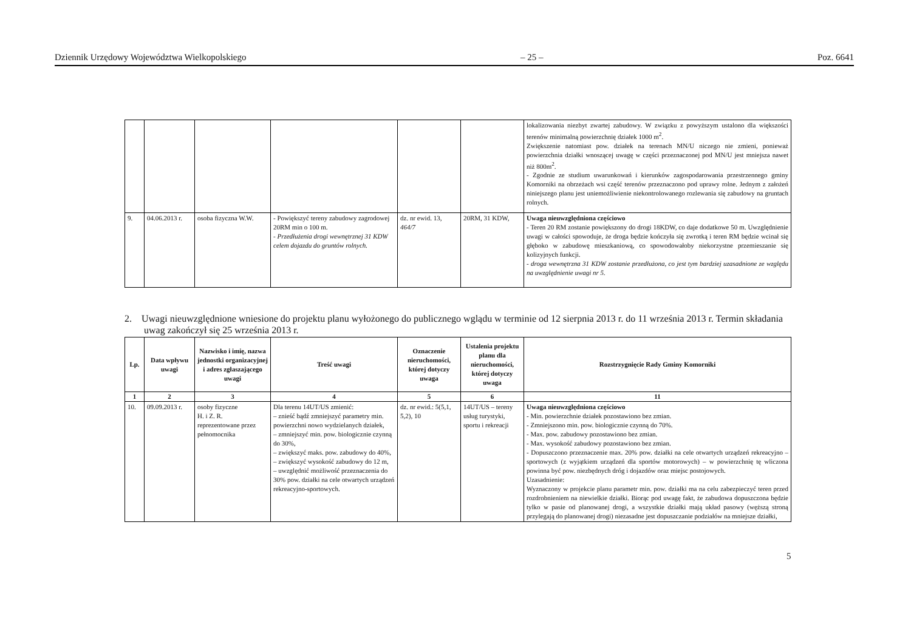Dziennik Urzędowy Województwa Wielkopolskiego – 25 – Poz. 6641
| | | | | | | lokalizowania niezbyt zwartej zabudowy. W związku z powyższym ustalono dla większości terenów minimalną powierzchnię działek 1000 m<sup>2</sup>. Zwiększenie natomiast pow. działek na terenach MN/U niczego nie zmieni, ponieważ powierzchnia działki wnoszącej uwagę w części przeznaczonej pod MN/U jest mniejsza nawet niż 800m<sup>2</sup>. - Zgodnie ze studium uwarunkowań i kierunków zagospodarowania przestrzennego gminy Komorniki na obrzeżach wsi część terenów przeznaczono pod uprawy rolne. Jednym z założeń niniejszego planu jest uniemożliwienie niekontrolowanego rozlewania się zabudowy na gruntach rolnych. |
| 9. | 04.06.2013 r. | osoba fizyczna W.W. | - Powiększyć tereny zabudowy zagrodowej 20RM min o 100 m. - Przedłużenia drogi wewnętrznej 31 KDW celem dojazdu do gruntów rolnych. | dz. nr ewid. 13, 464/7 | 20RM, 31 KDW, | Uwaga nieuwzględniona częściowo - Teren 20 RM zostanie powiększony do drogi 18KDW, co daje dodatkowe 50 m. Uwzględnienie uwagi w całości spowoduje, że droga będzie kończyła się zwrotką i teren RM będzie wcinał się głęboko w zabudowę mieszkaniową, co spowodowałoby niekorzystne przemieszanie się kolizyjnych funkcji. - droga wewnętrzna 31 KDW zostanie przedłużona, co jest tym bardziej uzasadnione ze względu na uwzględnienie uwagi nr 5. |
2. Uwagi nieuwzględnione wniesione do projektu planu wyłożonego do publicznego wglądu w terminie od 12 sierpnia 2013 r. do 11 września 2013 r. Termin składania uwag zakończył się 25 września 2013 r.
| Lp. | Data wpływu uwagi | Nazwisko i imię, nazwa jednostki organizacyjnej i adres zgłaszającego uwagi | Treść uwagi | Oznaczenie nieruchomości, której dotyczy uwaga | Ustalenia projektu planu dla nieruchomości, której dotyczy uwaga | Rozstrzygnięcie Rady Gminy Komorniki |
| --- | --- | --- | --- | --- | --- | --- |
| 1 | 2 | 3 | 4 | 5 | 6 | 11 |
| 10. | 09.09.2013 r. | osoby fizyczne H. i Z. R. reprezentowane przez pełnomocnika | Dla terenu 14UT/US zmienić: – znieść bądź zmniejszyć parametry min. powierzchni nowo wydzielanych działek, – zmniejszyć min. pow. biologicznie czynną do 30%, – zwiększyć maks. pow. zabudowy do 40%, – zwiększyć wysokość zabudowy do 12 m, – uwzględnić możliwość przeznaczenia do 30% pow. działki na cele otwartych urządzeń rekreacyjno-sportowych. | dz. nr ewid.: 5(5,1, 5,2), 10 | 14UT/US – tereny usług turystyki, sportu i rekreacji | Uwaga nieuwzględniona częściowo - Min. powierzchnie działek pozostawiono bez zmian. - Zmniejszono min. pow. biologicznie czynną do 70%. - Max. pow. zabudowy pozostawiono bez zmian. - Max. wysokość zabudowy pozostawiono bez zmian. - Dopuszczono przeznaczenie max. 20% pow. działki na cele otwartych urządzeń rekreacyjno – sportowych (z wyjątkiem urządzeń dla sportów motorowych) – w powierzchnię tę wliczona powinna być pow. niezbędnych dróg i dojazdów oraz miejsc postojowych. Uzasadnienie: Wyznaczony w projekcie planu parametr min. pow. działki ma na celu zabezpieczyć teren przed rozdrobnieniem na niewielkie działki. Biorąc pod uwagę fakt, że zabudowa dopuszczona będzie tylko w pasie od planowanej drogi, a wszystkie działki mają układ pasowy (węższą stroną przylegają do planowanej drogi) niezasadne jest dopuszczanie podziałów na mniejsze działki, |
5